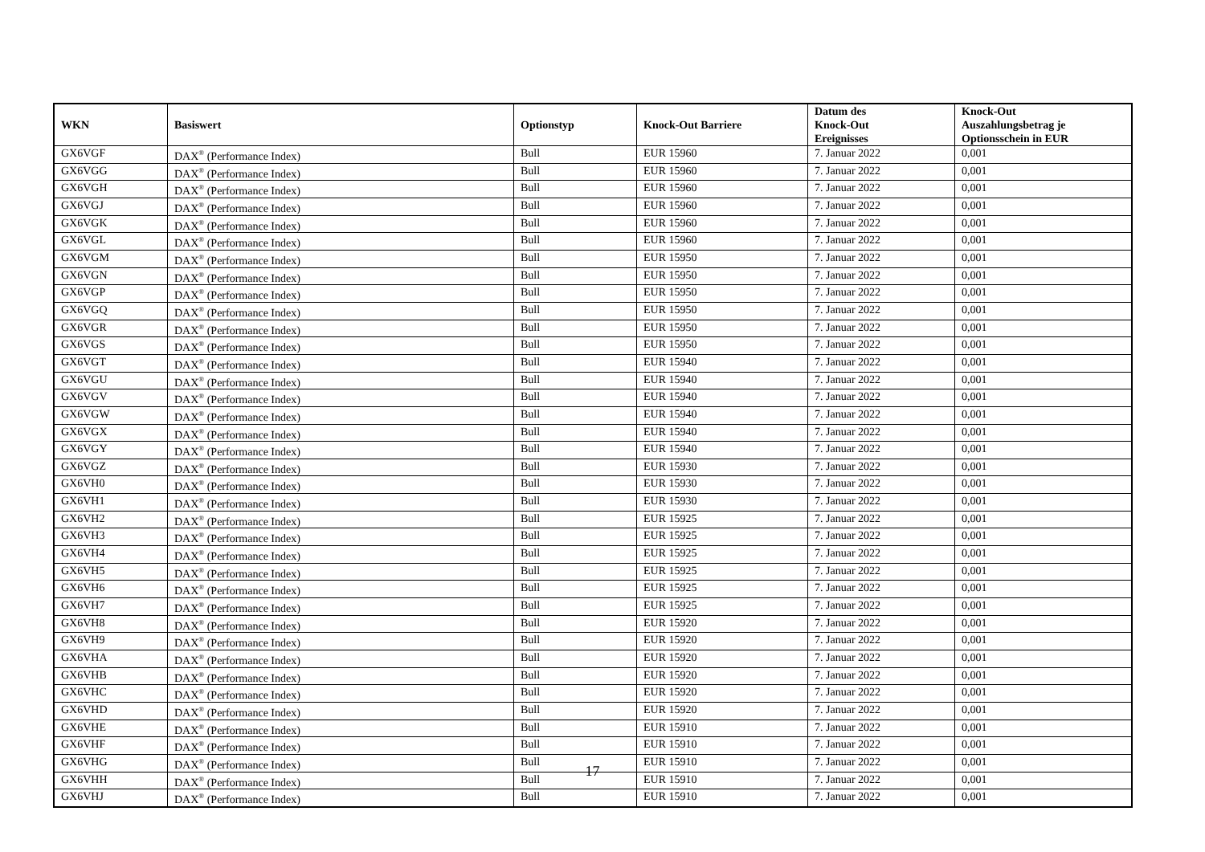| WKN | Basiswert | Optionstyp | Knock-Out Barriere | Datum des Knock-Out Ereignisses | Knock-Out Auszahlungsbetrag je Optionsschein in EUR |
| --- | --- | --- | --- | --- | --- |
| GX6VGF | DAX<sup>®</sup> (Performance Index) | Bull | EUR 15960 | 7. Januar 2022 | 0,001 |
| GX6VGG | DAX<sup>®</sup> (Performance Index) | Bull | EUR 15960 | 7. Januar 2022 | 0,001 |
| GX6VGH | DAX<sup>®</sup> (Performance Index) | Bull | EUR 15960 | 7. Januar 2022 | 0,001 |
| GX6VGJ | DAX<sup>®</sup> (Performance Index) | Bull | EUR 15960 | 7. Januar 2022 | 0,001 |
| GX6VGK | DAX<sup>®</sup> (Performance Index) | Bull | EUR 15960 | 7. Januar 2022 | 0,001 |
| GX6VGL | DAX<sup>®</sup> (Performance Index) | Bull | EUR 15960 | 7. Januar 2022 | 0,001 |
| GX6VGM | DAX<sup>®</sup> (Performance Index) | Bull | EUR 15950 | 7. Januar 2022 | 0,001 |
| GX6VGN | DAX<sup>®</sup> (Performance Index) | Bull | EUR 15950 | 7. Januar 2022 | 0,001 |
| GX6VGP | DAX<sup>®</sup> (Performance Index) | Bull | EUR 15950 | 7. Januar 2022 | 0,001 |
| GX6VGQ | DAX<sup>®</sup> (Performance Index) | Bull | EUR 15950 | 7. Januar 2022 | 0,001 |
| GX6VGR | DAX<sup>®</sup> (Performance Index) | Bull | EUR 15950 | 7. Januar 2022 | 0,001 |
| GX6VGS | DAX<sup>®</sup> (Performance Index) | Bull | EUR 15950 | 7. Januar 2022 | 0,001 |
| GX6VGT | DAX<sup>®</sup> (Performance Index) | Bull | EUR 15940 | 7. Januar 2022 | 0,001 |
| GX6VGU | DAX<sup>®</sup> (Performance Index) | Bull | EUR 15940 | 7. Januar 2022 | 0,001 |
| GX6VGV | DAX<sup>®</sup> (Performance Index) | Bull | EUR 15940 | 7. Januar 2022 | 0,001 |
| GX6VGW | DAX<sup>®</sup> (Performance Index) | Bull | EUR 15940 | 7. Januar 2022 | 0,001 |
| GX6VGX | DAX<sup>®</sup> (Performance Index) | Bull | EUR 15940 | 7. Januar 2022 | 0,001 |
| GX6VGY | DAX<sup>®</sup> (Performance Index) | Bull | EUR 15940 | 7. Januar 2022 | 0,001 |
| GX6VGZ | DAX<sup>®</sup> (Performance Index) | Bull | EUR 15930 | 7. Januar 2022 | 0,001 |
| GX6VH0 | DAX<sup>®</sup> (Performance Index) | Bull | EUR 15930 | 7. Januar 2022 | 0,001 |
| GX6VH1 | DAX<sup>®</sup> (Performance Index) | Bull | EUR 15930 | 7. Januar 2022 | 0,001 |
| GX6VH2 | DAX<sup>®</sup> (Performance Index) | Bull | EUR 15925 | 7. Januar 2022 | 0,001 |
| GX6VH3 | DAX<sup>®</sup> (Performance Index) | Bull | EUR 15925 | 7. Januar 2022 | 0,001 |
| GX6VH4 | DAX<sup>®</sup> (Performance Index) | Bull | EUR 15925 | 7. Januar 2022 | 0,001 |
| GX6VH5 | DAX<sup>®</sup> (Performance Index) | Bull | EUR 15925 | 7. Januar 2022 | 0,001 |
| GX6VH6 | DAX<sup>®</sup> (Performance Index) | Bull | EUR 15925 | 7. Januar 2022 | 0,001 |
| GX6VH7 | DAX<sup>®</sup> (Performance Index) | Bull | EUR 15925 | 7. Januar 2022 | 0,001 |
| GX6VH8 | DAX<sup>®</sup> (Performance Index) | Bull | EUR 15920 | 7. Januar 2022 | 0,001 |
| GX6VH9 | DAX<sup>®</sup> (Performance Index) | Bull | EUR 15920 | 7. Januar 2022 | 0,001 |
| GX6VHA | DAX<sup>®</sup> (Performance Index) | Bull | EUR 15920 | 7. Januar 2022 | 0,001 |
| GX6VHB | DAX<sup>®</sup> (Performance Index) | Bull | EUR 15920 | 7. Januar 2022 | 0,001 |
| GX6VHC | DAX<sup>®</sup> (Performance Index) | Bull | EUR 15920 | 7. Januar 2022 | 0,001 |
| GX6VHD | DAX<sup>®</sup> (Performance Index) | Bull | EUR 15920 | 7. Januar 2022 | 0,001 |
| GX6VHE | DAX<sup>®</sup> (Performance Index) | Bull | EUR 15910 | 7. Januar 2022 | 0,001 |
| GX6VHF | DAX<sup>®</sup> (Performance Index) | Bull | EUR 15910 | 7. Januar 2022 | 0,001 |
| GX6VHG | DAX<sup>®</sup> (Performance Index) | Bull | EUR 15910 | 7. Januar 2022 | 0,001 |
| GX6VHH | DAX<sup>®</sup> (Performance Index) | Bull | EUR 15910 | 7. Januar 2022 | 0,001 |
| GX6VHJ | DAX<sup>®</sup> (Performance Index) | Bull | EUR 15910 | 7. Januar 2022 | 0,001 |
17